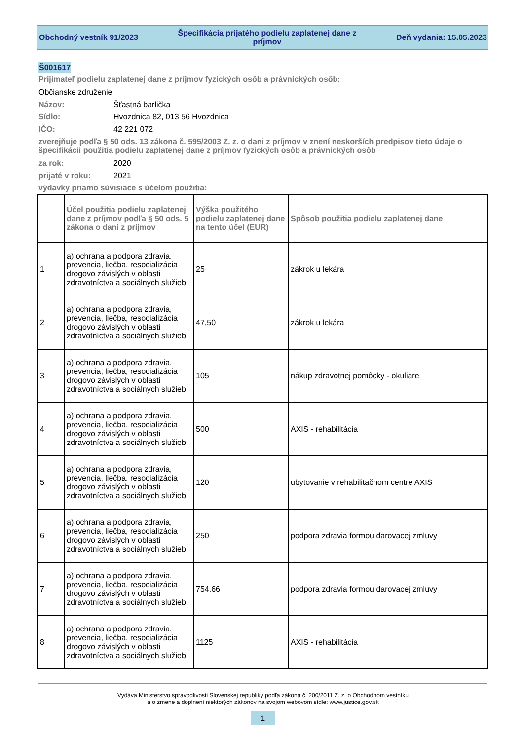Obchodný vestník 91/2023
Špecifikácia prijatého podielu zaplatenej dane z príjmov
Deň vydania: 15.05.2023
Š001617
Prijímateľ podielu zaplatenej dane z príjmov fyzických osôb a právnických osôb:
Občianske združenie
Názov: Šťastná barlička
Sídlo: Hvozdnica 82, 013 56 Hvozdnica
IČO: 42 221 072
zverejňuje podľa § 50 ods. 13 zákona č. 595/2003 Z. z. o dani z príjmov v znení neskorších predpisov tieto údaje o špecifikácii použitia podielu zaplatenej dane z príjmov fyzických osôb a právnických osôb
za rok: 2020
prijaté v roku: 2021
výdavky priamo súvisiace s účelom použitia:
| | Účel použitia podielu zaplatenej dane z príjmov podľa § 50 ods. 5 zákona o dani z príjmov | Výška použitého podielu zaplatenej dane na tento účel (EUR) | Spôsob použitia podielu zaplatenej dane |
| --- | --- | --- | --- |
| 1 | a) ochrana a podpora zdravia, prevencia, liečba, resocializácia drogovo závislých v oblasti zdravotníctva a sociálnych služieb | 25 | zákrok u lekára |
| 2 | a) ochrana a podpora zdravia, prevencia, liečba, resocializácia drogovo závislých v oblasti zdravotníctva a sociálnych služieb | 47,50 | zákrok u lekára |
| 3 | a) ochrana a podpora zdravia, prevencia, liečba, resocializácia drogovo závislých v oblasti zdravotníctva a sociálnych služieb | 105 | nákup zdravotnej pomôcky - okuliare |
| 4 | a) ochrana a podpora zdravia, prevencia, liečba, resocializácia drogovo závislých v oblasti zdravotníctva a sociálnych služieb | 500 | AXIS - rehabilitácia |
| 5 | a) ochrana a podpora zdravia, prevencia, liečba, resocializácia drogovo závislých v oblasti zdravotníctva a sociálnych služieb | 120 | ubytovanie v rehabilitačnom centre AXIS |
| 6 | a) ochrana a podpora zdravia, prevencia, liečba, resocializácia drogovo závislých v oblasti zdravotníctva a sociálnych služieb | 250 | podpora zdravia formou darovacej zmluvy |
| 7 | a) ochrana a podpora zdravia, prevencia, liečba, resocializácia drogovo závislých v oblasti zdravotníctva a sociálnych služieb | 754,66 | podpora zdravia formou darovacej zmluvy |
| 8 | a) ochrana a podpora zdravia, prevencia, liečba, resocializácia drogovo závislých v oblasti zdravotníctva a sociálnych služieb | 1125 | AXIS - rehabilitácia |
Vydáva Ministerstvo spravodlivosti Slovenskej republiky podľa zákona č. 200/2011 Z. z. o Obchodnom vestníku
a o zmene a doplnení niektorých zákonov na svojom webovom sídle: www.justice.gov.sk
1